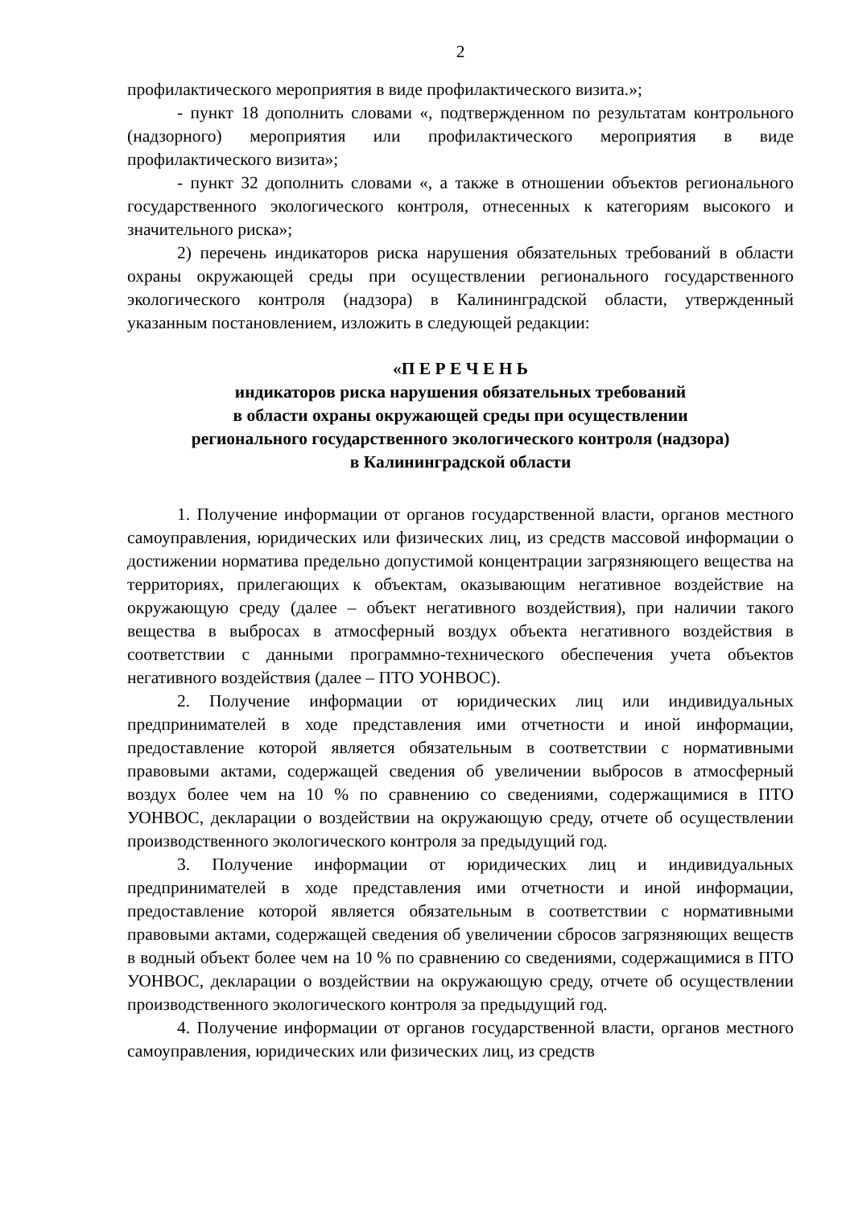2
профилактического мероприятия в виде профилактического визита.»;
- пункт 18 дополнить словами «, подтвержденном по результатам контрольного (надзорного) мероприятия или профилактического мероприятия в виде профилактического визита»;
- пункт 32 дополнить словами «, а также в отношении объектов регионального государственного экологического контроля, отнесенных к категориям высокого и значительного риска»;
2) перечень индикаторов риска нарушения обязательных требований в области охраны окружающей среды при осуществлении регионального государственного экологического контроля (надзора) в Калининградской области, утвержденный указанным постановлением, изложить в следующей редакции:
«П Е Р Е Ч Е Н Ь
индикаторов риска нарушения обязательных требований
в области охраны окружающей среды при осуществлении
регионального государственного экологического контроля (надзора)
в Калининградской области
1. Получение информации от органов государственной власти, органов местного самоуправления, юридических или физических лиц, из средств массовой информации о достижении норматива предельно допустимой концентрации загрязняющего вещества на территориях, прилегающих к объектам, оказывающим негативное воздействие на окружающую среду (далее – объект негативного воздействия), при наличии такого вещества в выбросах в атмосферный воздух объекта негативного воздействия в соответствии с данными программно-технического обеспечения учета объектов негативного воздействия (далее – ПТО УОНВОС).
2. Получение информации от юридических лиц или индивидуальных предпринимателей в ходе представления ими отчетности и иной информации, предоставление которой является обязательным в соответствии с нормативными правовыми актами, содержащей сведения об увеличении выбросов в атмосферный воздух более чем на 10 % по сравнению со сведениями, содержащимися в ПТО УОНВОС, декларации о воздействии на окружающую среду, отчете об осуществлении производственного экологического контроля за предыдущий год.
3. Получение информации от юридических лиц и индивидуальных предпринимателей в ходе представления ими отчетности и иной информации, предоставление которой является обязательным в соответствии с нормативными правовыми актами, содержащей сведения об увеличении сбросов загрязняющих веществ в водный объект более чем на 10 % по сравнению со сведениями, содержащимися в ПТО УОНВОС, декларации о воздействии на окружающую среду, отчете об осуществлении производственного экологического контроля за предыдущий год.
4. Получение информации от органов государственной власти, органов местного самоуправления, юридических или физических лиц, из средств